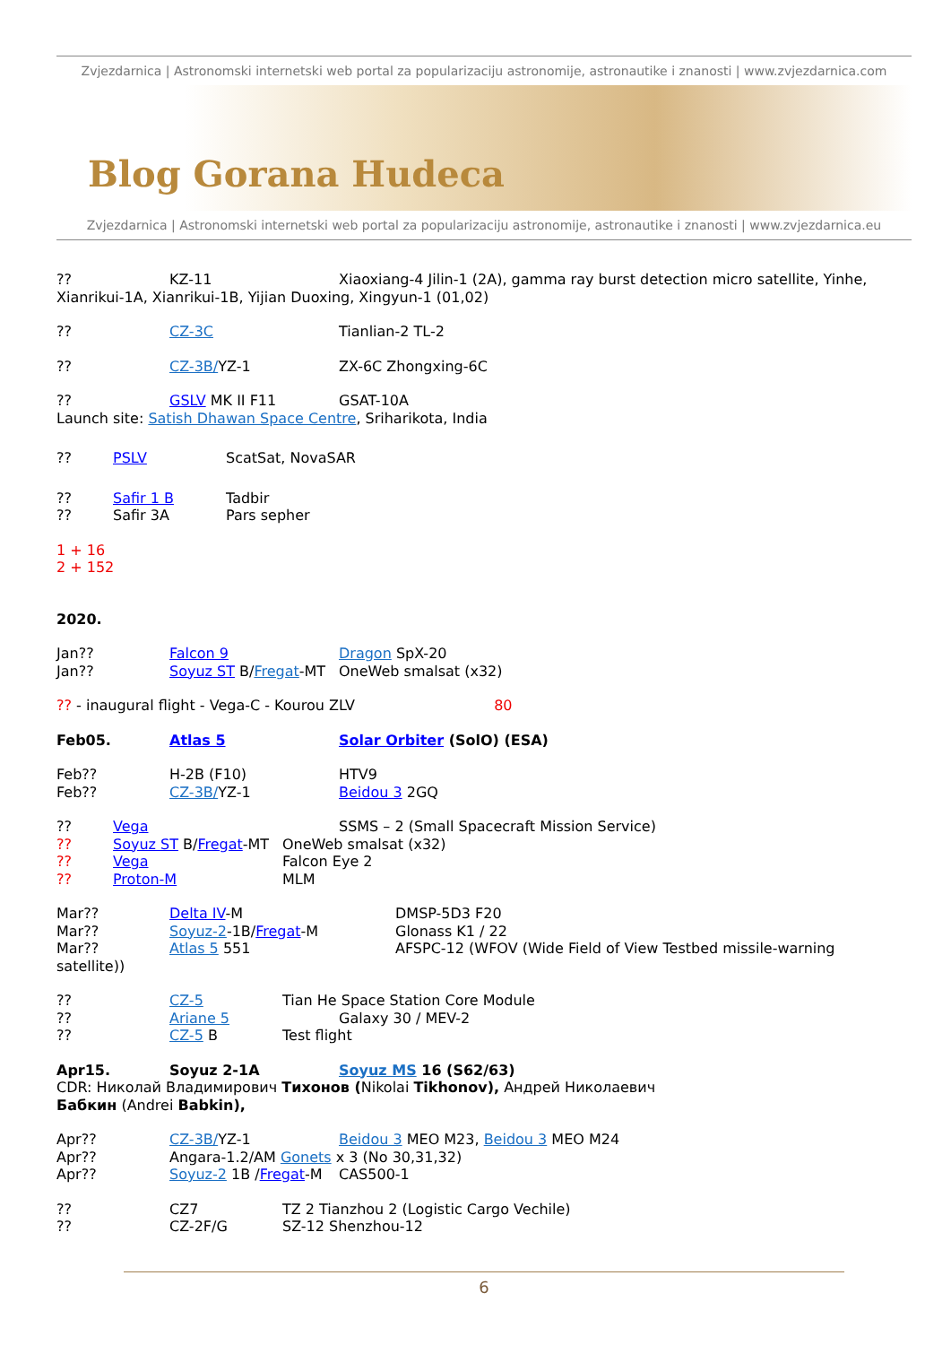Zvjezdarnica | Astronomski internetski web portal za popularizaciju astronomije, astronautike i znanosti | www.zvjezdarnica.com
Blog Gorana Hudeca
Zvjezdarnica | Astronomski internetski web portal za popularizaciju astronomije, astronautike i znanosti | www.zvjezdarnica.eu
?? KZ-11 Xiaoxiang-4 Jilin-1 (2A), gamma ray burst detection micro satellite, Yinhe, Xianrikui-1A, Xianrikui-1B, Yijian Duoxing, Xingyun-1 (01,02)
?? CZ-3C Tianlian-2 TL-2
?? CZ-3B/YZ-1 ZX-6C Zhongxing-6C
?? GSLV MK II F11 GSAT-10A
Launch site: Satish Dhawan Space Centre, Sriharikota, India
?? PSLV ScatSat, NovaSAR
?? Safir 1 B Tadbir
?? Safir 3A Pars sepher
1 + 16
2 + 152
2020.
Jan?? Falcon 9 Dragon SpX-20
Jan?? Soyuz ST B/Fregat-MT OneWeb smalsat (x32)
?? - inaugural flight - Vega-C - Kourou ZLV 80
Feb05. Atlas 5 Solar Orbiter (SolO) (ESA)
Feb?? H-2B (F10) HTV9
Feb?? CZ-3B/YZ-1 Beidou 3 2GQ
?? Vega SSMS – 2 (Small Spacecraft Mission Service)
?? Soyuz ST B/Fregat-MT OneWeb smalsat (x32)
?? Vega Falcon Eye 2
?? Proton-M MLM
Mar?? Delta IV-M DMSP-5D3 F20
Mar?? Soyuz-2-1B/Fregat-M Glonass K1 / 22
Mar?? Atlas 5 551 AFSPC-12 (WFOV (Wide Field of View Testbed missile-warning
satellite))
?? CZ-5 Tian He Space Station Core Module
?? Ariane 5 Galaxy 30 / MEV-2
?? CZ-5 B Test flight
Apr15. Soyuz 2-1A Soyuz MS 16 (S62/63)
CDR: Николай Владимирович Тихонов (Nikolai Tikhonov), Андрей Николаевич
Бабкин (Andrei Babkin),
Apr?? CZ-3B/YZ-1 Beidou 3 MEO M23, Beidou 3 MEO M24
Apr?? Angara-1.2/AM Gonets x 3 (No 30,31,32)
Apr?? Soyuz-2 1B /Fregat-M CAS500-1
?? CZ7 TZ 2 Tianzhou 2 (Logistic Cargo Vechile)
?? CZ-2F/G SZ-12 Shenzhou-12
6